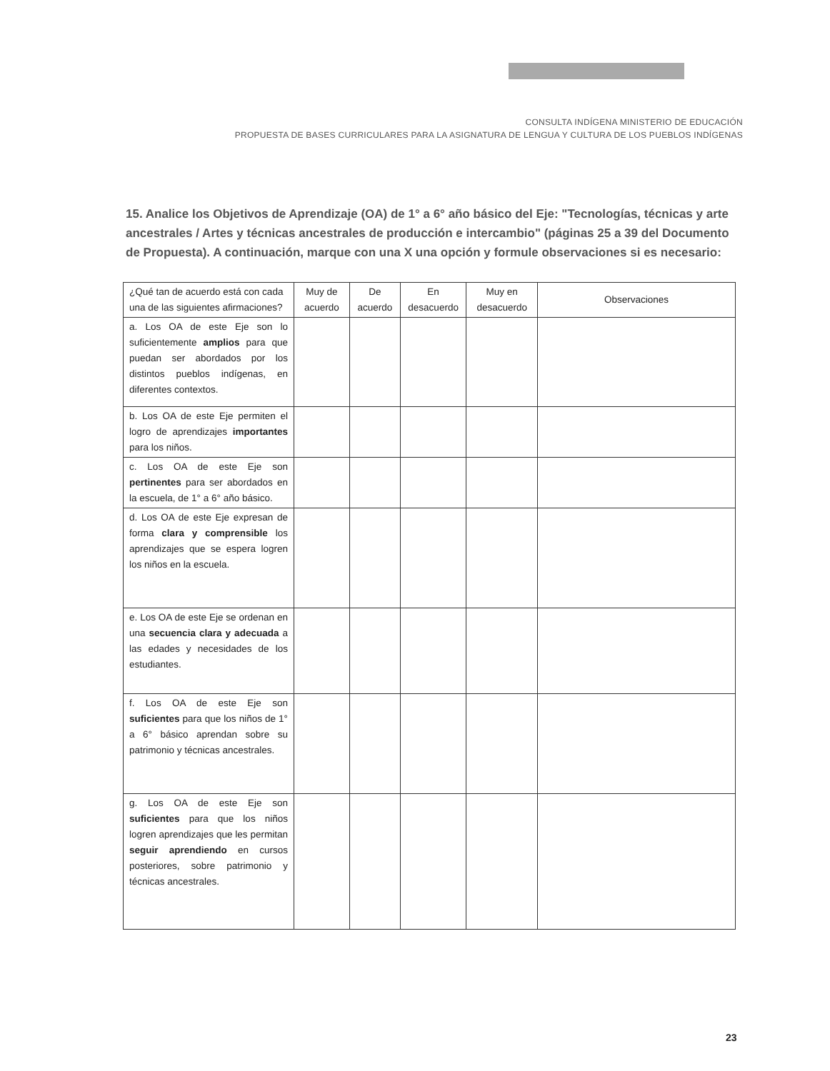CONSULTA INDÍGENA MINISTERIO DE EDUCACIÓN
PROPUESTA DE BASES CURRICULARES PARA LA ASIGNATURA DE LENGUA Y CULTURA DE LOS PUEBLOS INDÍGENAS
15. Analice los Objetivos de Aprendizaje (OA) de 1° a 6° año básico del Eje: "Tecnologías, técnicas y arte ancestrales / Artes y técnicas ancestrales de producción e intercambio" (páginas 25 a 39 del Documento de Propuesta). A continuación, marque con una X una opción y formule observaciones si es necesario:
| ¿Qué tan de acuerdo está con cada una de las siguientes afirmaciones? | Muy de acuerdo | De acuerdo | En desacuerdo | Muy en desacuerdo | Observaciones |
| --- | --- | --- | --- | --- | --- |
| a. Los OA de este Eje son lo suficientemente amplios para que puedan ser abordados por los distintos pueblos indígenas, en diferentes contextos. | | | | | |
| b. Los OA de este Eje permiten el logro de aprendizajes importantes para los niños. | | | | | |
| c. Los OA de este Eje son pertinentes para ser abordados en la escuela, de 1° a 6° año básico. | | | | | |
| d. Los OA de este Eje expresan de forma clara y comprensible los aprendizajes que se espera logren los niños en la escuela. | | | | | |
| e. Los OA de este Eje se ordenan en una secuencia clara y adecuada a las edades y necesidades de los estudiantes. | | | | | |
| f. Los OA de este Eje son suficientes para que los niños de 1° a 6° básico aprendan sobre su patrimonio y técnicas ancestrales. | | | | | |
| g. Los OA de este Eje son suficientes para que los niños logren aprendizajes que les permitan seguir aprendiendo en cursos posteriores, sobre patrimonio y técnicas ancestrales. | | | | | |
23